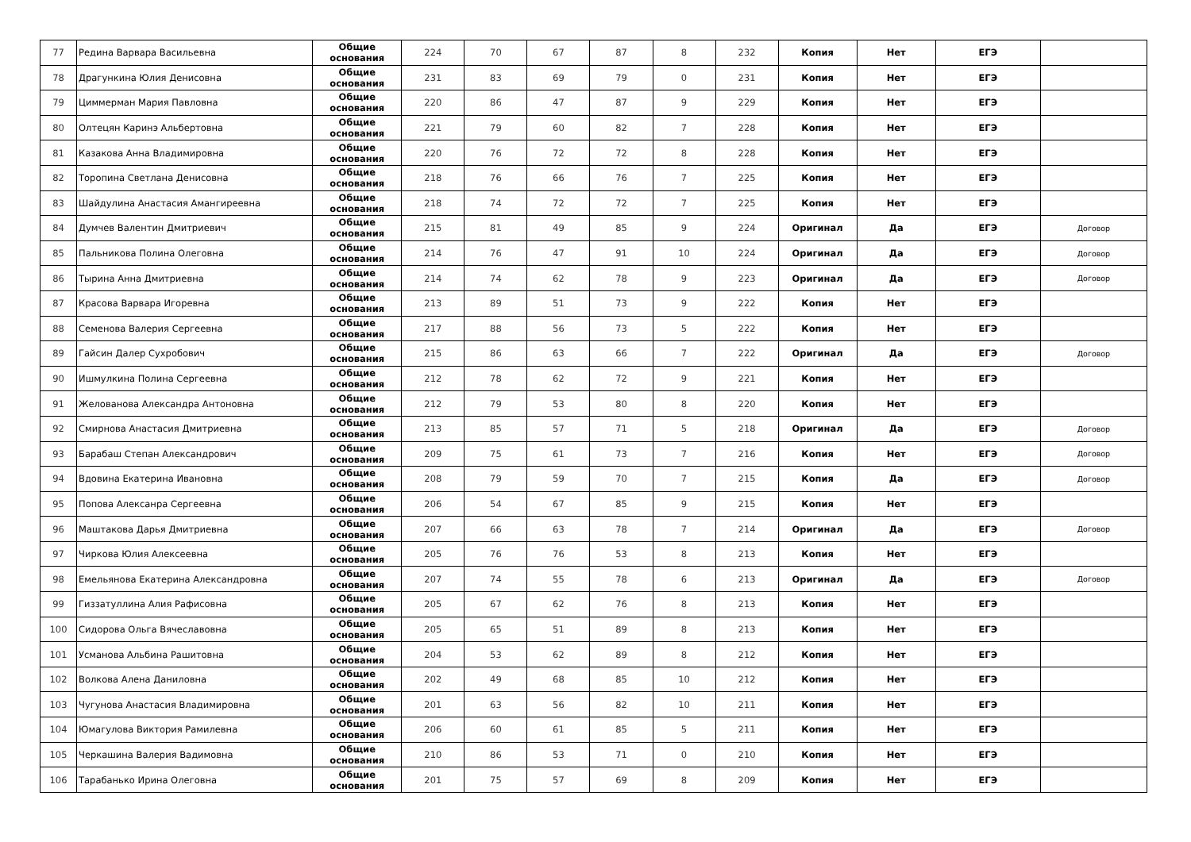| 77 | Редина Варвара Васильевна | Общие основания | 224 | 70 | 67 | 87 | 8 | 232 | Копия | Нет | ЕГЭ | |
| 78 | Драгункина Юлия Денисовна | Общие основания | 231 | 83 | 69 | 79 | 0 | 231 | Копия | Нет | ЕГЭ | |
| 79 | Циммерман Мария Павловна | Общие основания | 220 | 86 | 47 | 87 | 9 | 229 | Копия | Нет | ЕГЭ | |
| 80 | Олтецян Каринэ Альбертовна | Общие основания | 221 | 79 | 60 | 82 | 7 | 228 | Копия | Нет | ЕГЭ | |
| 81 | Казакова Анна Владимировна | Общие основания | 220 | 76 | 72 | 72 | 8 | 228 | Копия | Нет | ЕГЭ | |
| 82 | Торопина Светлана Денисовна | Общие основания | 218 | 76 | 66 | 76 | 7 | 225 | Копия | Нет | ЕГЭ | |
| 83 | Шайдулина Анастасия Амангиреевна | Общие основания | 218 | 74 | 72 | 72 | 7 | 225 | Копия | Нет | ЕГЭ | |
| 84 | Думчев Валентин Дмитриевич | Общие основания | 215 | 81 | 49 | 85 | 9 | 224 | Оригинал | Да | ЕГЭ | Договор |
| 85 | Пальникова Полина Олеговна | Общие основания | 214 | 76 | 47 | 91 | 10 | 224 | Оригинал | Да | ЕГЭ | Договор |
| 86 | Тырина Анна Дмитриевна | Общие основания | 214 | 74 | 62 | 78 | 9 | 223 | Оригинал | Да | ЕГЭ | Договор |
| 87 | Красова Варвара Игоревна | Общие основания | 213 | 89 | 51 | 73 | 9 | 222 | Копия | Нет | ЕГЭ | |
| 88 | Семенова Валерия Сергеевна | Общие основания | 217 | 88 | 56 | 73 | 5 | 222 | Копия | Нет | ЕГЭ | |
| 89 | Гайсин Далер Сухробович | Общие основания | 215 | 86 | 63 | 66 | 7 | 222 | Оригинал | Да | ЕГЭ | Договор |
| 90 | Ишмулкина Полина Сергеевна | Общие основания | 212 | 78 | 62 | 72 | 9 | 221 | Копия | Нет | ЕГЭ | |
| 91 | Желованова Александра Антоновна | Общие основания | 212 | 79 | 53 | 80 | 8 | 220 | Копия | Нет | ЕГЭ | |
| 92 | Смирнова Анастасия Дмитриевна | Общие основания | 213 | 85 | 57 | 71 | 5 | 218 | Оригинал | Да | ЕГЭ | Договор |
| 93 | Барабаш Степан Александрович | Общие основания | 209 | 75 | 61 | 73 | 7 | 216 | Копия | Нет | ЕГЭ | Договор |
| 94 | Вдовина Екатерина Ивановна | Общие основания | 208 | 79 | 59 | 70 | 7 | 215 | Копия | Да | ЕГЭ | Договор |
| 95 | Попова Алексанра Сергеевна | Общие основания | 206 | 54 | 67 | 85 | 9 | 215 | Копия | Нет | ЕГЭ | |
| 96 | Маштакова Дарья Дмитриевна | Общие основания | 207 | 66 | 63 | 78 | 7 | 214 | Оригинал | Да | ЕГЭ | Договор |
| 97 | Чиркова Юлия Алексеевна | Общие основания | 205 | 76 | 76 | 53 | 8 | 213 | Копия | Нет | ЕГЭ | |
| 98 | Емельянова Екатерина Александровна | Общие основания | 207 | 74 | 55 | 78 | 6 | 213 | Оригинал | Да | ЕГЭ | Договор |
| 99 | Гиззатуллина Алия Рафисовна | Общие основания | 205 | 67 | 62 | 76 | 8 | 213 | Копия | Нет | ЕГЭ | |
| 100 | Сидорова Ольга Вячеславовна | Общие основания | 205 | 65 | 51 | 89 | 8 | 213 | Копия | Нет | ЕГЭ | |
| 101 | Усманова Альбина Рашитовна | Общие основания | 204 | 53 | 62 | 89 | 8 | 212 | Копия | Нет | ЕГЭ | |
| 102 | Волкова Алена Даниловна | Общие основания | 202 | 49 | 68 | 85 | 10 | 212 | Копия | Нет | ЕГЭ | |
| 103 | Чугунова Анастасия Владимировна | Общие основания | 201 | 63 | 56 | 82 | 10 | 211 | Копия | Нет | ЕГЭ | |
| 104 | Юмагулова Виктория Рамилевна | Общие основания | 206 | 60 | 61 | 85 | 5 | 211 | Копия | Нет | ЕГЭ | |
| 105 | Черкашина Валерия Вадимовна | Общие основания | 210 | 86 | 53 | 71 | 0 | 210 | Копия | Нет | ЕГЭ | |
| 106 | Тарабанько Ирина Олеговна | Общие основания | 201 | 75 | 57 | 69 | 8 | 209 | Копия | Нет | ЕГЭ | |